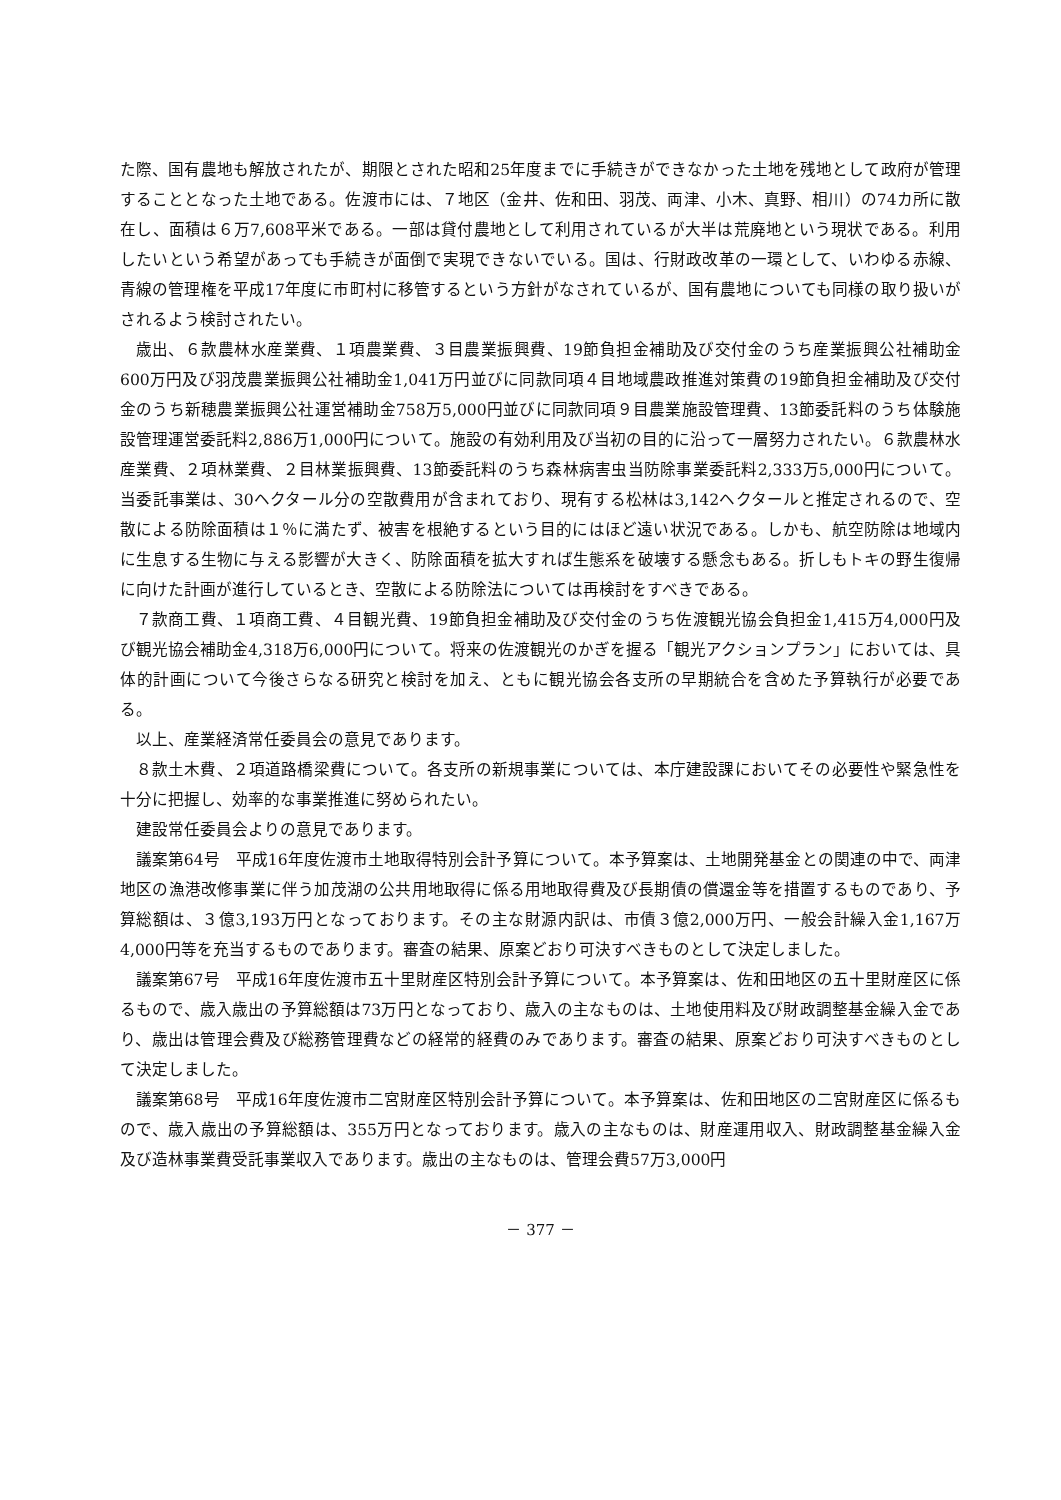た際、国有農地も解放されたが、期限とされた昭和25年度までに手続きができなかった土地を残地として政府が管理することとなった土地である。佐渡市には、７地区（金井、佐和田、羽茂、両津、小木、真野、相川）の74カ所に散在し、面積は６万7,608平米である。一部は貸付農地として利用されているが大半は荒廃地という現状である。利用したいという希望があっても手続きが面倒で実現できないでいる。国は、行財政改革の一環として、いわゆる赤線、青線の管理権を平成17年度に市町村に移管するという方針がなされているが、国有農地についても同様の取り扱いがされるよう検討されたい。
歳出、６款農林水産業費、１項農業費、３目農業振興費、19節負担金補助及び交付金のうち産業振興公社補助金600万円及び羽茂農業振興公社補助金1,041万円並びに同款同項４目地域農政推進対策費の19節負担金補助及び交付金のうち新穂農業振興公社運営補助金758万5,000円並びに同款同項９目農業施設管理費、13節委託料のうち体験施設管理運営委託料2,886万1,000円について。施設の有効利用及び当初の目的に沿って一層努力されたい。６款農林水産業費、２項林業費、２目林業振興費、13節委託料のうち森林病害虫当防除事業委託料2,333万5,000円について。当委託事業は、30ヘクタール分の空散費用が含まれており、現有する松林は3,142ヘクタールと推定されるので、空散による防除面積は１％に満たず、被害を根絶するという目的にはほど遠い状況である。しかも、航空防除は地域内に生息する生物に与える影響が大きく、防除面積を拡大すれば生態系を破壊する懸念もある。折しもトキの野生復帰に向けた計画が進行しているとき、空散による防除法については再検討をすべきである。
７款商工費、１項商工費、４目観光費、19節負担金補助及び交付金のうち佐渡観光協会負担金1,415万4,000円及び観光協会補助金4,318万6,000円について。将来の佐渡観光のかぎを握る「観光アクションプラン」においては、具体的計画について今後さらなる研究と検討を加え、ともに観光協会各支所の早期統合を含めた予算執行が必要である。
以上、産業経済常任委員会の意見であります。
８款土木費、２項道路橋梁費について。各支所の新規事業については、本庁建設課においてその必要性や緊急性を十分に把握し、効率的な事業推進に努められたい。
建設常任委員会よりの意見であります。
議案第64号　平成16年度佐渡市土地取得特別会計予算について。本予算案は、土地開発基金との関連の中で、両津地区の漁港改修事業に伴う加茂湖の公共用地取得に係る用地取得費及び長期債の償還金等を措置するものであり、予算総額は、３億3,193万円となっております。その主な財源内訳は、市債３億2,000万円、一般会計繰入金1,167万4,000円等を充当するものであります。審査の結果、原案どおり可決すべきものとして決定しました。
議案第67号　平成16年度佐渡市五十里財産区特別会計予算について。本予算案は、佐和田地区の五十里財産区に係るもので、歳入歳出の予算総額は73万円となっており、歳入の主なものは、土地使用料及び財政調整基金繰入金であり、歳出は管理会費及び総務管理費などの経常的経費のみであります。審査の結果、原案どおり可決すべきものとして決定しました。
議案第68号　平成16年度佐渡市二宮財産区特別会計予算について。本予算案は、佐和田地区の二宮財産区に係るもので、歳入歳出の予算総額は、355万円となっております。歳入の主なものは、財産運用収入、財政調整基金繰入金及び造林事業費受託事業収入であります。歳出の主なものは、管理会費57万3,000円
－ 377 －